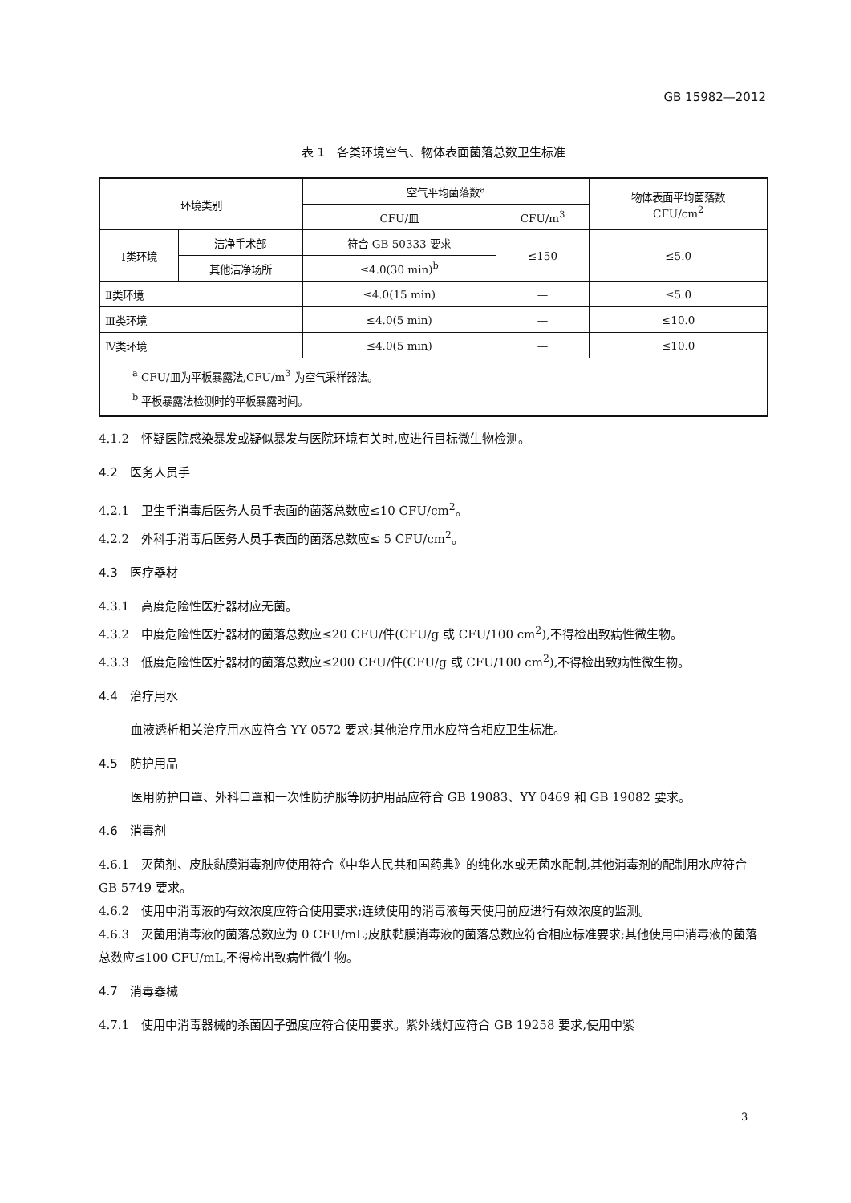GB 15982—2012
表 1　各类环境空气、物体表面菌落总数卫生标准
| 环境类别 | | 空气平均菌落数<sup>a</sup> | | 物体表面平均菌落数 CFU/cm<sup>2</sup> |
| --- | --- | --- | --- | --- |
| | | CFU/皿 | CFU/m<sup>3</sup> | |
| Ⅰ类环境 | 洁净手术部 | 符合 GB 50333 要求 | ≤150 | ≤5.0 |
| | 其他洁净场所 | ≤4.0(30 min)<sup>b</sup> | | |
| Ⅱ类环境 | | ≤4.0(15 min) | — | ≤5.0 |
| Ⅲ类环境 | | ≤4.0(5 min) | — | ≤10.0 |
| Ⅳ类环境 | | ≤4.0(5 min) | — | ≤10.0 |
| <sup>a</sup> CFU/皿为平板暴露法,CFU/m<sup>3</sup> 为空气采样器法。 <sup>b</sup> 平板暴露法检测时的平板暴露时间。 | | | | |
4.1.2　怀疑医院感染暴发或疑似暴发与医院环境有关时,应进行目标微生物检测。
4.2　医务人员手
4.2.1　卫生手消毒后医务人员手表面的菌落总数应≤10 CFU/cm<sup>2</sup>。
4.2.2　外科手消毒后医务人员手表面的菌落总数应≤ 5 CFU/cm<sup>2</sup>。
4.3　医疗器材
4.3.1　高度危险性医疗器材应无菌。
4.3.2　中度危险性医疗器材的菌落总数应≤20 CFU/件(CFU/g 或 CFU/100 cm<sup>2</sup>),不得检出致病性微生物。
4.3.3　低度危险性医疗器材的菌落总数应≤200 CFU/件(CFU/g 或 CFU/100 cm<sup>2</sup>),不得检出致病性微生物。
4.4　治疗用水
血液透析相关治疗用水应符合 YY 0572 要求;其他治疗用水应符合相应卫生标准。
4.5　防护用品
医用防护口罩、外科口罩和一次性防护服等防护用品应符合 GB 19083、YY 0469 和 GB 19082 要求。
4.6　消毒剂
4.6.1　灭菌剂、皮肤黏膜消毒剂应使用符合《中华人民共和国药典》的纯化水或无菌水配制,其他消毒剂的配制用水应符合 GB 5749 要求。
4.6.2　使用中消毒液的有效浓度应符合使用要求;连续使用的消毒液每天使用前应进行有效浓度的监测。
4.6.3　灭菌用消毒液的菌落总数应为 0 CFU/mL;皮肤黏膜消毒液的菌落总数应符合相应标准要求;其他使用中消毒液的菌落总数应≤100 CFU/mL,不得检出致病性微生物。
4.7　消毒器械
4.7.1　使用中消毒器械的杀菌因子强度应符合使用要求。紫外线灯应符合 GB 19258 要求,使用中紫
3